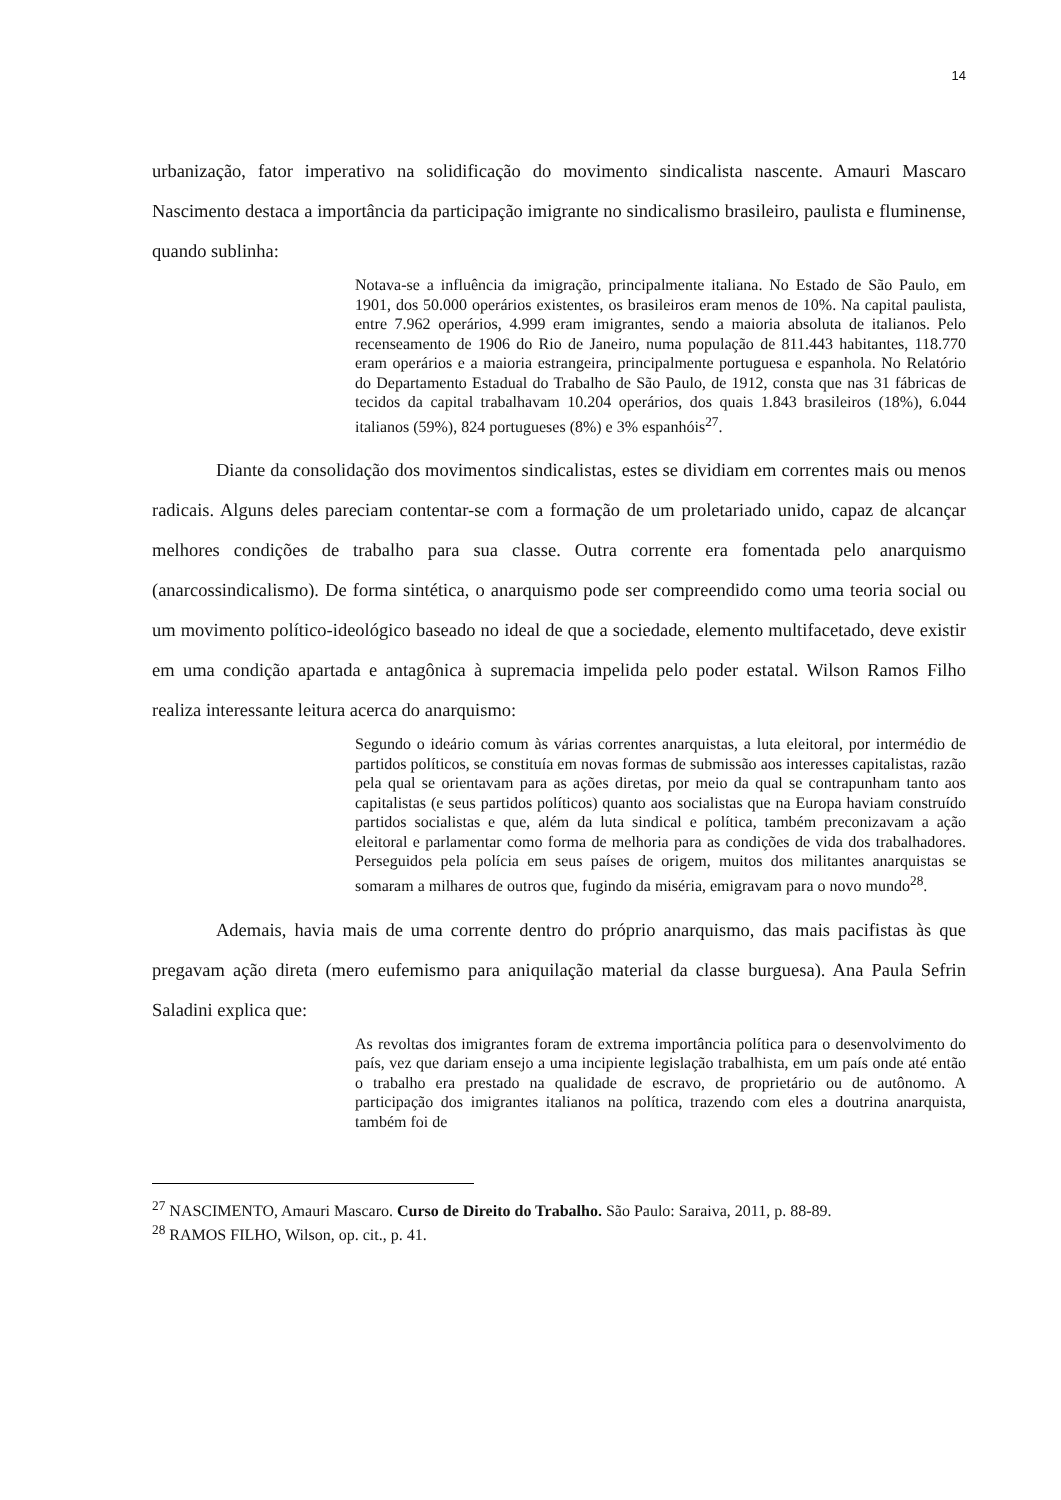14
urbanização, fator imperativo na solidificação do movimento sindicalista nascente. Amauri Mascaro Nascimento destaca a importância da participação imigrante no sindicalismo brasileiro, paulista e fluminense, quando sublinha:
Notava-se a influência da imigração, principalmente italiana. No Estado de São Paulo, em 1901, dos 50.000 operários existentes, os brasileiros eram menos de 10%. Na capital paulista, entre 7.962 operários, 4.999 eram imigrantes, sendo a maioria absoluta de italianos. Pelo recenseamento de 1906 do Rio de Janeiro, numa população de 811.443 habitantes, 118.770 eram operários e a maioria estrangeira, principalmente portuguesa e espanhola. No Relatório do Departamento Estadual do Trabalho de São Paulo, de 1912, consta que nas 31 fábricas de tecidos da capital trabalhavam 10.204 operários, dos quais 1.843 brasileiros (18%), 6.044 italianos (59%), 824 portugueses (8%) e 3% espanhóis<sup>27</sup>.
Diante da consolidação dos movimentos sindicalistas, estes se dividiam em correntes mais ou menos radicais. Alguns deles pareciam contentar-se com a formação de um proletariado unido, capaz de alcançar melhores condições de trabalho para sua classe. Outra corrente era fomentada pelo anarquismo (anarcossindicalismo). De forma sintética, o anarquismo pode ser compreendido como uma teoria social ou um movimento político-ideológico baseado no ideal de que a sociedade, elemento multifacetado, deve existir em uma condição apartada e antagônica à supremacia impelida pelo poder estatal. Wilson Ramos Filho realiza interessante leitura acerca do anarquismo:
Segundo o ideário comum às várias correntes anarquistas, a luta eleitoral, por intermédio de partidos políticos, se constituía em novas formas de submissão aos interesses capitalistas, razão pela qual se orientavam para as ações diretas, por meio da qual se contrapunham tanto aos capitalistas (e seus partidos políticos) quanto aos socialistas que na Europa haviam construído partidos socialistas e que, além da luta sindical e política, também preconizavam a ação eleitoral e parlamentar como forma de melhoria para as condições de vida dos trabalhadores. Perseguidos pela polícia em seus países de origem, muitos dos militantes anarquistas se somaram a milhares de outros que, fugindo da miséria, emigravam para o novo mundo<sup>28</sup>.
Ademais, havia mais de uma corrente dentro do próprio anarquismo, das mais pacifistas às que pregavam ação direta (mero eufemismo para aniquilação material da classe burguesa). Ana Paula Sefrin Saladini explica que:
As revoltas dos imigrantes foram de extrema importância política para o desenvolvimento do país, vez que dariam ensejo a uma incipiente legislação trabalhista, em um país onde até então o trabalho era prestado na qualidade de escravo, de proprietário ou de autônomo. A participação dos imigrantes italianos na política, trazendo com eles a doutrina anarquista, também foi de
<sup>27</sup> NASCIMENTO, Amauri Mascaro. Curso de Direito do Trabalho. São Paulo: Saraiva, 2011, p. 88-89.
<sup>28</sup> RAMOS FILHO, Wilson, op. cit., p. 41.